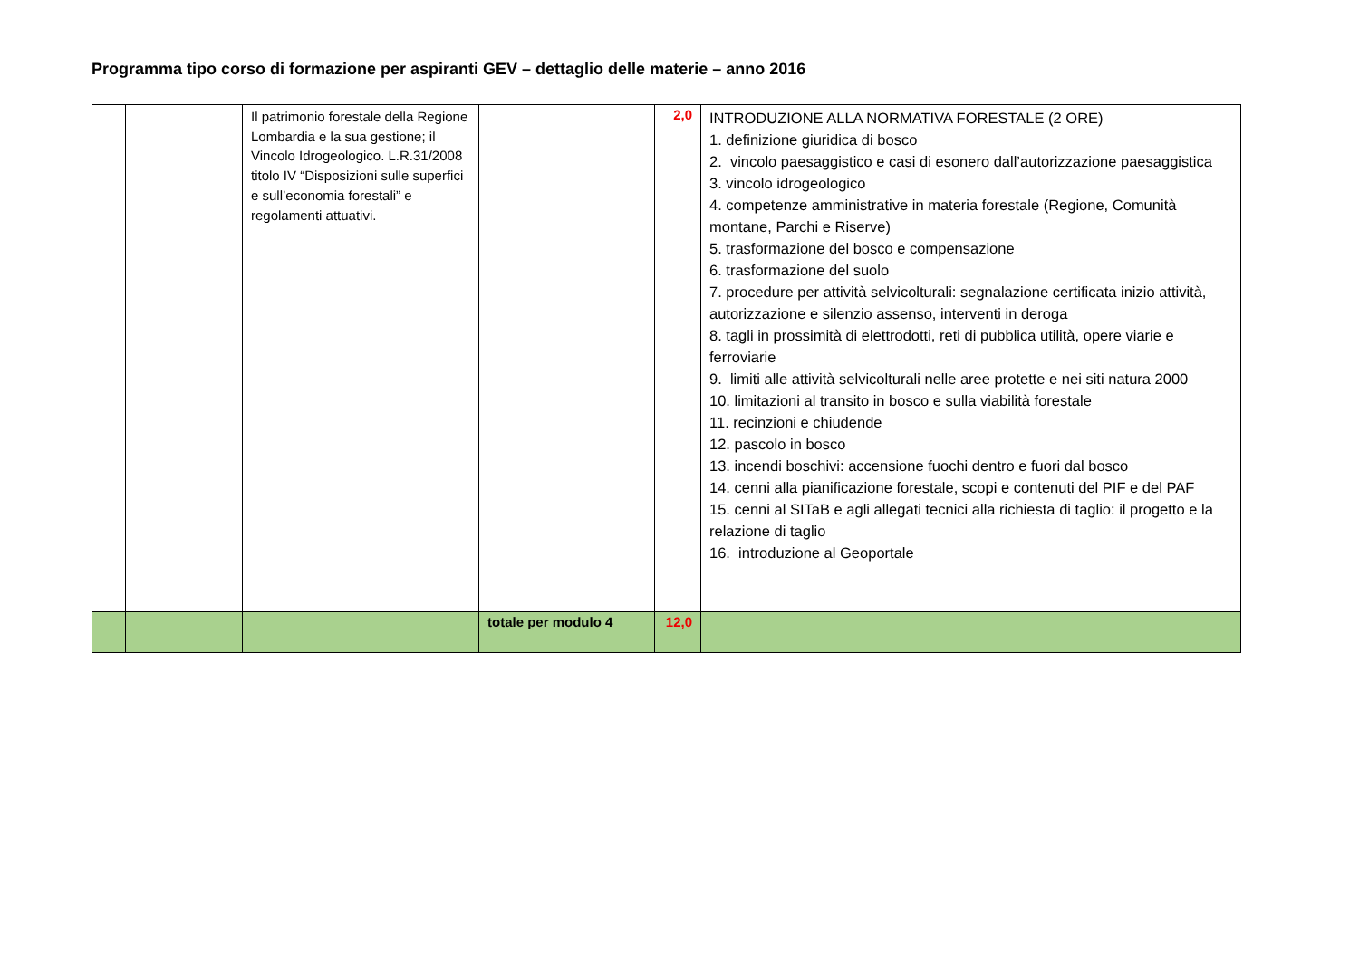Programma tipo corso di formazione per aspiranti GEV – dettaglio delle materie – anno 2016
| | | Il patrimonio forestale della Regione Lombardia e la sua gestione; il Vincolo Idrogeologico. L.R.31/2008 titolo IV “Disposizioni sulle superfici e sull’economia forestali” e regolamenti attuativi. | | 2,0 | INTRODUZIONE ALLA NORMATIVA FORESTALE (2 ORE) 1. definizione giuridica di bosco 2. vincolo paesaggistico e casi di esonero dall’autorizzazione paesaggistica 3. vincolo idrogeologico 4. competenze amministrative in materia forestale (Regione, Comunità montane, Parchi e Riserve) 5. trasformazione del bosco e compensazione 6. trasformazione del suolo 7. procedure per attività selvicolturali: segnalazione certificata inizio attività, autorizzazione e silenzio assenso, interventi in deroga 8. tagli in prossimità di elettrodotti, reti di pubblica utilità, opere viarie e ferroviarie 9. limiti alle attività selvicolturali nelle aree protette e nei siti natura 2000 10. limitazioni al transito in bosco e sulla viabilità forestale 11. recinzioni e chiudende 12. pascolo in bosco 13. incendi boschivi: accensione fuochi dentro e fuori dal bosco 14. cenni alla pianificazione forestale, scopi e contenuti del PIF e del PAF 15. cenni al SITaB e agli allegati tecnici alla richiesta di taglio: il progetto e la relazione di taglio 16. introduzione al Geoportale |
| | | | totale per modulo 4 | 12,0 | |